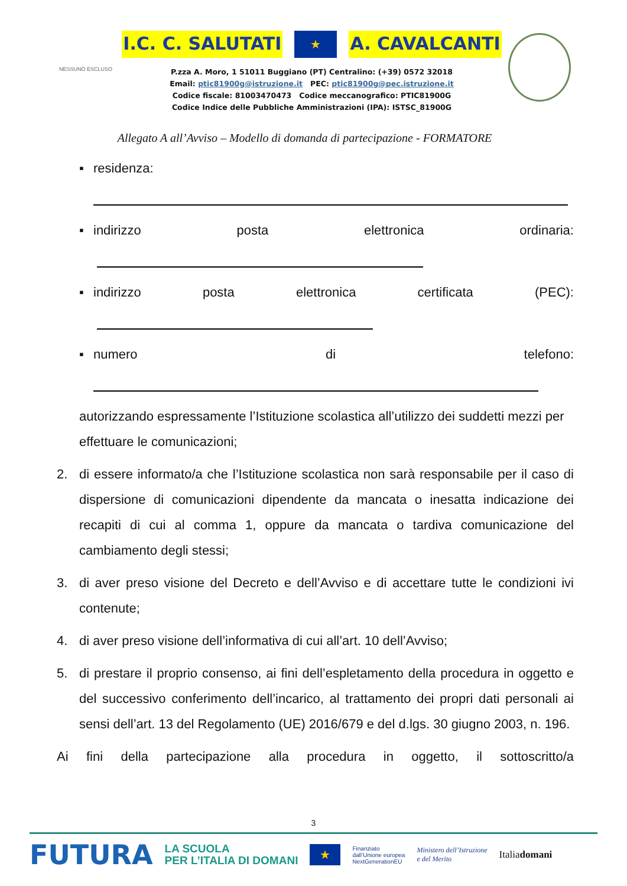NESSUNO ESCLUSO
I.C. C. SALUTATI ★ A. CAVALCANTI
P.zza A. Moro, 1 51011 Buggiano (PT) Centralino: (+39) 0572 32018
Email: ptic81900g@istruzione.it PEC: ptic81900g@pec.istruzione.it
Codice fiscale: 81003470473 Codice meccanografico: PTIC81900G
Codice Indice delle Pubbliche Amministrazioni (IPA): ISTSC_81900G
Allegato A all’Avviso – Modello di domanda di partecipazione - FORMATORE
▪ residenza:
▪ indirizzo posta elettronica ordinaria:
▪ indirizzo posta elettronica certificata (PEC):
▪ numero di telefono:
autorizzando espressamente l’Istituzione scolastica all’utilizzo dei suddetti mezzi per effettuare le comunicazioni;
2. di essere informato/a che l’Istituzione scolastica non sarà responsabile per il caso di dispersione di comunicazioni dipendente da mancata o inesatta indicazione dei recapiti di cui al comma 1, oppure da mancata o tardiva comunicazione del cambiamento degli stessi;
3. di aver preso visione del Decreto e dell’Avviso e di accettare tutte le condizioni ivi contenute;
4. di aver preso visione dell’informativa di cui all’art. 10 dell’Avviso;
5. di prestare il proprio consenso, ai fini dell’espletamento della procedura in oggetto e del successivo conferimento dell’incarico, al trattamento dei propri dati personali ai sensi dell’art. 13 del Regolamento (UE) 2016/679 e del d.lgs. 30 giugno 2003, n. 196.
Ai fini della partecipazione alla procedura in oggetto, il sottoscritto/a
3
FUTURA LA SCUOLA
PER L’ITALIA DI DOMANI ★ Finanziato
dall’Unione europea
NextGenerationEU Ministero dell’Istruzione
e del Merito Italiadomani